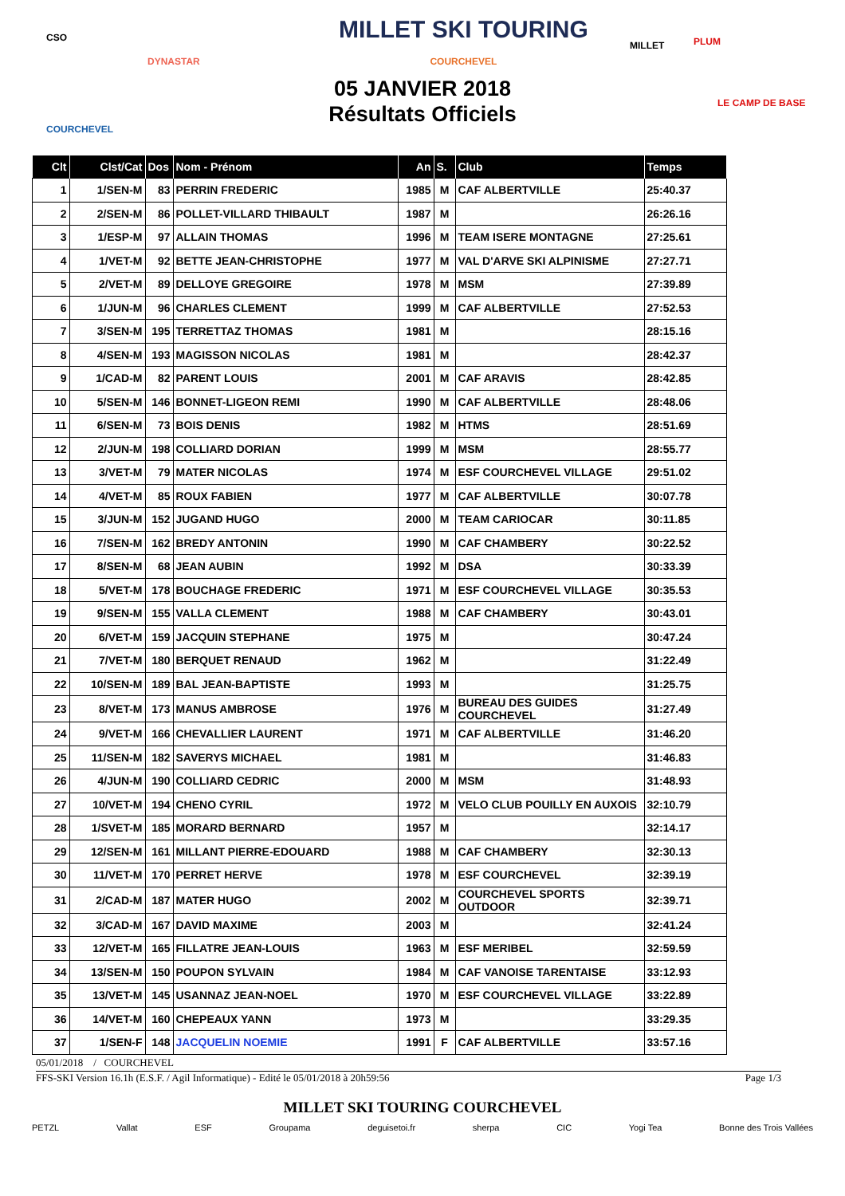CSO
DYNASTAR
COURCHEVEL
MILLET SKI TOURING
COURCHEVEL
MILLET PLUM
LE CAMP DE BASE
05 JANVIER 2018
Résultats Officiels
| Clt | Clst/Cat | Dos | Nom - Prénom | An | S. | Club | Temps |
| --- | --- | --- | --- | --- | --- | --- | --- |
| 1 | 1/SEN-M | 83 | PERRIN FREDERIC | 1985 | M | CAF ALBERTVILLE | 25:40.37 |
| 2 | 2/SEN-M | 86 | POLLET-VILLARD THIBAULT | 1987 | M | | 26:26.16 |
| 3 | 1/ESP-M | 97 | ALLAIN THOMAS | 1996 | M | TEAM ISERE MONTAGNE | 27:25.61 |
| 4 | 1/VET-M | 92 | BETTE JEAN-CHRISTOPHE | 1977 | M | VAL D'ARVE SKI ALPINISME | 27:27.71 |
| 5 | 2/VET-M | 89 | DELLOYE GREGOIRE | 1978 | M | MSM | 27:39.89 |
| 6 | 1/JUN-M | 96 | CHARLES CLEMENT | 1999 | M | CAF ALBERTVILLE | 27:52.53 |
| 7 | 3/SEN-M | 195 | TERRETTAZ THOMAS | 1981 | M | | 28:15.16 |
| 8 | 4/SEN-M | 193 | MAGISSON NICOLAS | 1981 | M | | 28:42.37 |
| 9 | 1/CAD-M | 82 | PARENT LOUIS | 2001 | M | CAF ARAVIS | 28:42.85 |
| 10 | 5/SEN-M | 146 | BONNET-LIGEON REMI | 1990 | M | CAF ALBERTVILLE | 28:48.06 |
| 11 | 6/SEN-M | 73 | BOIS DENIS | 1982 | M | HTMS | 28:51.69 |
| 12 | 2/JUN-M | 198 | COLLIARD DORIAN | 1999 | M | MSM | 28:55.77 |
| 13 | 3/VET-M | 79 | MATER NICOLAS | 1974 | M | ESF COURCHEVEL VILLAGE | 29:51.02 |
| 14 | 4/VET-M | 85 | ROUX FABIEN | 1977 | M | CAF ALBERTVILLE | 30:07.78 |
| 15 | 3/JUN-M | 152 | JUGAND HUGO | 2000 | M | TEAM CARIOCAR | 30:11.85 |
| 16 | 7/SEN-M | 162 | BREDY ANTONIN | 1990 | M | CAF CHAMBERY | 30:22.52 |
| 17 | 8/SEN-M | 68 | JEAN AUBIN | 1992 | M | DSA | 30:33.39 |
| 18 | 5/VET-M | 178 | BOUCHAGE FREDERIC | 1971 | M | ESF COURCHEVEL VILLAGE | 30:35.53 |
| 19 | 9/SEN-M | 155 | VALLA CLEMENT | 1988 | M | CAF CHAMBERY | 30:43.01 |
| 20 | 6/VET-M | 159 | JACQUIN STEPHANE | 1975 | M | | 30:47.24 |
| 21 | 7/VET-M | 180 | BERQUET RENAUD | 1962 | M | | 31:22.49 |
| 22 | 10/SEN-M | 189 | BAL JEAN-BAPTISTE | 1993 | M | | 31:25.75 |
| 23 | 8/VET-M | 173 | MANUS AMBROSE | 1976 | M | BUREAU DES GUIDES COURCHEVEL | 31:27.49 |
| 24 | 9/VET-M | 166 | CHEVALLIER LAURENT | 1971 | M | CAF ALBERTVILLE | 31:46.20 |
| 25 | 11/SEN-M | 182 | SAVERYS MICHAEL | 1981 | M | | 31:46.83 |
| 26 | 4/JUN-M | 190 | COLLIARD CEDRIC | 2000 | M | MSM | 31:48.93 |
| 27 | 10/VET-M | 194 | CHENO CYRIL | 1972 | M | VELO CLUB POUILLY EN AUXOIS | 32:10.79 |
| 28 | 1/SVET-M | 185 | MORARD BERNARD | 1957 | M | | 32:14.17 |
| 29 | 12/SEN-M | 161 | MILLANT PIERRE-EDOUARD | 1988 | M | CAF CHAMBERY | 32:30.13 |
| 30 | 11/VET-M | 170 | PERRET HERVE | 1978 | M | ESF COURCHEVEL | 32:39.19 |
| 31 | 2/CAD-M | 187 | MATER HUGO | 2002 | M | COURCHEVEL SPORTS OUTDOOR | 32:39.71 |
| 32 | 3/CAD-M | 167 | DAVID MAXIME | 2003 | M | | 32:41.24 |
| 33 | 12/VET-M | 165 | FILLATRE JEAN-LOUIS | 1963 | M | ESF MERIBEL | 32:59.59 |
| 34 | 13/SEN-M | 150 | POUPON SYLVAIN | 1984 | M | CAF VANOISE TARENTAISE | 33:12.93 |
| 35 | 13/VET-M | 145 | USANNAZ JEAN-NOEL | 1970 | M | ESF COURCHEVEL VILLAGE | 33:22.89 |
| 36 | 14/VET-M | 160 | CHEPEAUX YANN | 1973 | M | | 33:29.35 |
| 37 | 1/SEN-F | 148 | JACQUELIN NOEMIE | 1991 | F | CAF ALBERTVILLE | 33:57.16 |
05/01/2018 / COURCHEVEL
FFS-SKI Version 16.1h (E.S.F. / Agil Informatique) - Edité le 05/01/2018 à 20h59:56 Page 1/3
MILLET SKI TOURING COURCHEVEL
PETZL Vallat ESF Groupama deguisetoi.fr sherpa CIC Yogi Tea Bonne des Trois Vallées